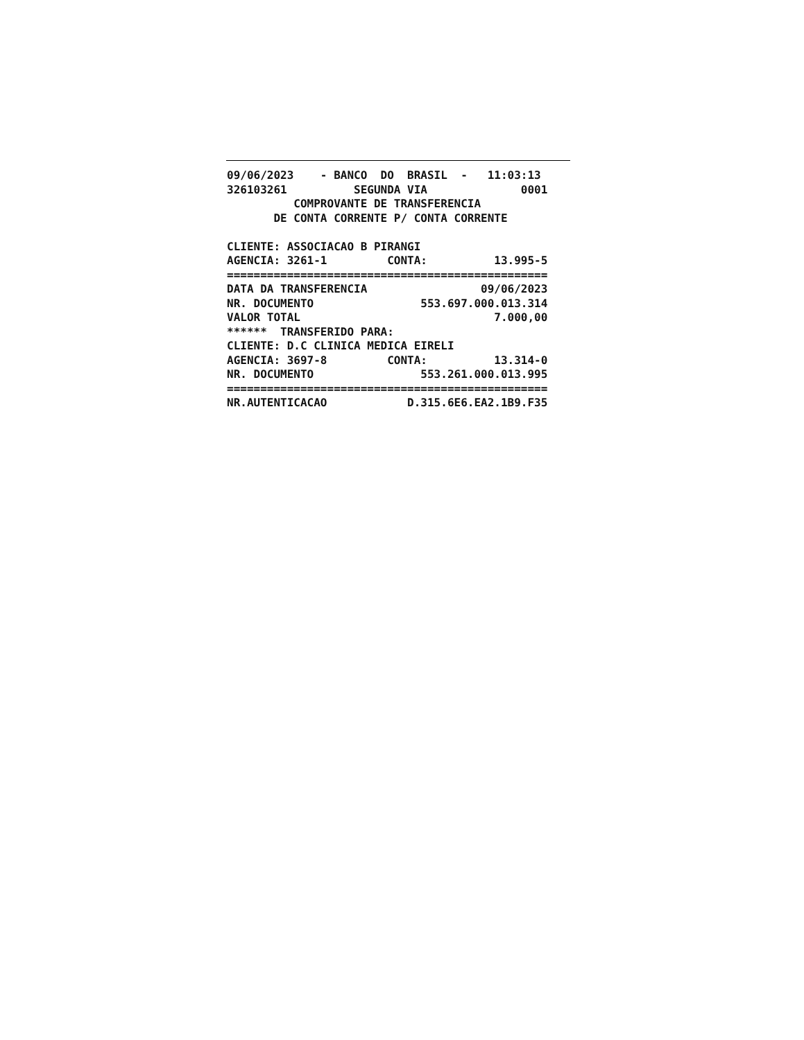09/06/2023    - BANCO  DO  BRASIL  -   11:03:13
326103261          SEGUNDA VIA              0001
          COMPROVANTE DE TRANSFERENCIA
       DE CONTA CORRENTE P/ CONTA CORRENTE

CLIENTE: ASSOCIACAO B PIRANGI
AGENCIA: 3261-1         CONTA:          13.995-5
================================================
DATA DA TRANSFERENCIA                 09/06/2023
NR. DOCUMENTO                553.697.000.013.314
VALOR TOTAL                             7.000,00
******  TRANSFERIDO PARA:
CLIENTE: D.C CLINICA MEDICA EIRELI
AGENCIA: 3697-8         CONTA:          13.314-0
NR. DOCUMENTO                553.261.000.013.995
================================================
NR.AUTENTICACAO            D.315.6E6.EA2.1B9.F35